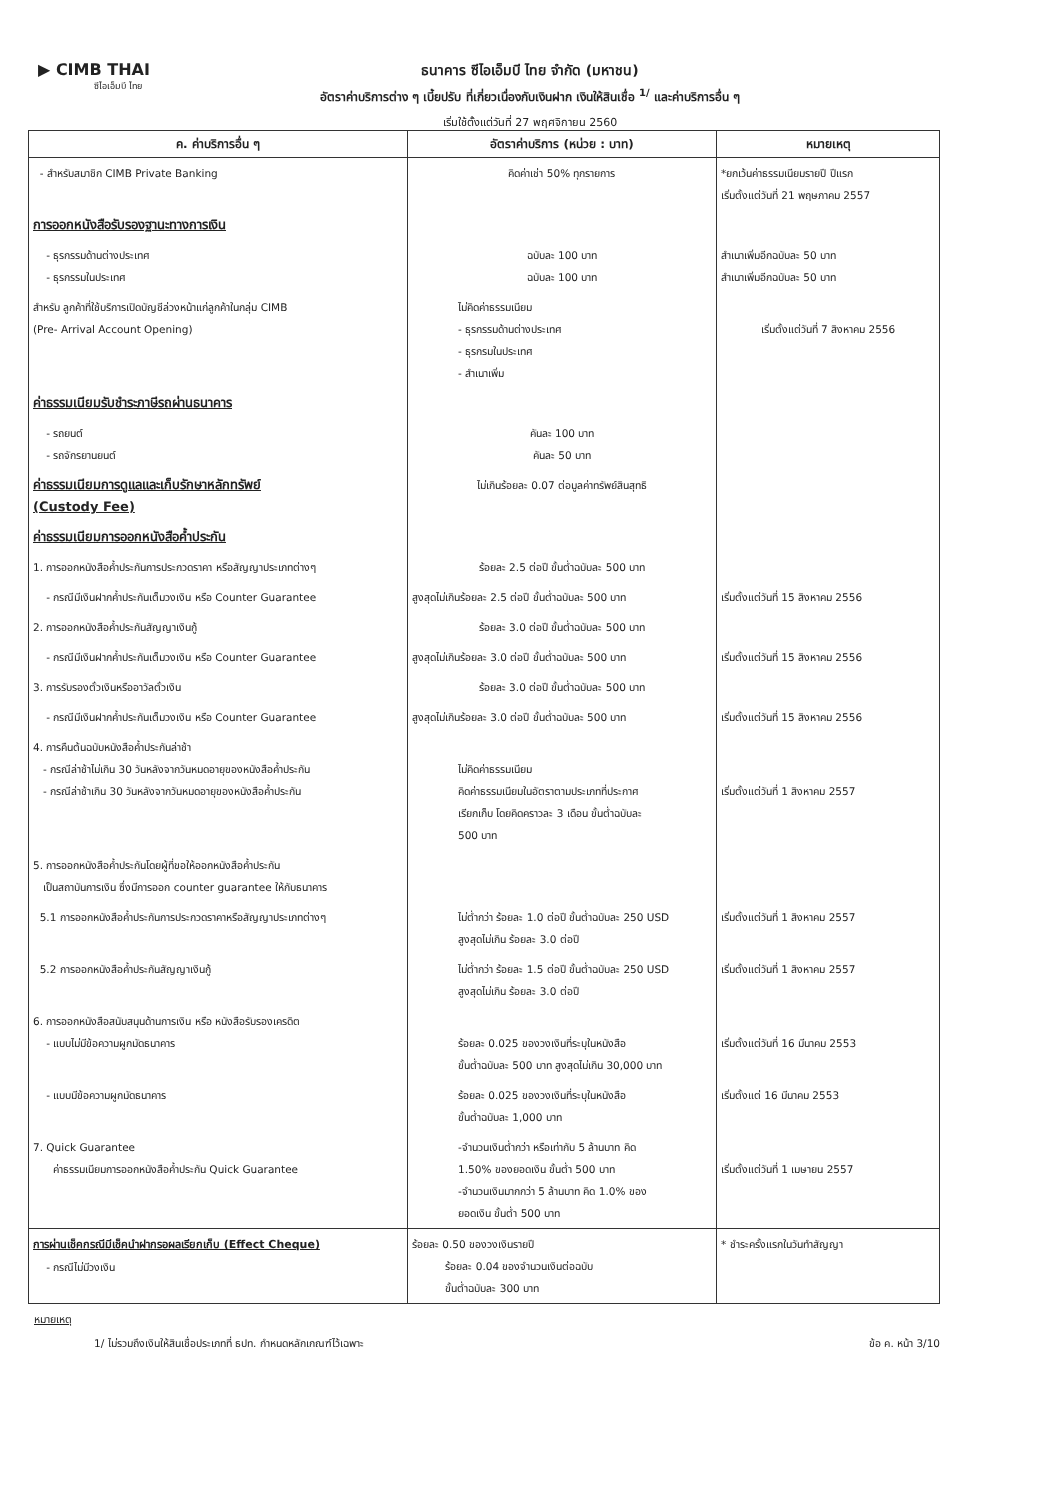▶ CIMB THAI
ซีไอเอ็มบี ไทย
ธนาคาร ซีไอเอ็มบี ไทย จำกัด (มหาชน)
อัตราค่าบริการต่าง ๆ เบี้ยปรับ ที่เกี่ยวเนื่องกับเงินฝาก เงินให้สินเชื่อ <sup>1/</sup> และค่าบริการอื่น ๆ
เริ่มใช้ตั้งแต่วันที่ 27 พฤศจิกายน 2560
| ค. ค่าบริการอื่น ๆ | อัตราค่าบริการ (หน่วย : บาท) | หมายเหตุ |
| --- | --- | --- |
| - สำหรับสมาชิก CIMB Private Banking | คิดค่าเช่า 50% ทุกรายการ | *ยกเว้นค่าธรรมเนียมรายปี ปีแรก เริ่มตั้งแต่วันที่ 21 พฤษภาคม 2557 |
| การออกหนังสือรับรองฐานะทางการเงิน | | |
| - ธุรกรรมด้านต่างประเทศ - ธุรกรรมในประเทศ | ฉบับละ 100 บาท ฉบับละ 100 บาท | สำเนาเพิ่มอีกฉบับละ 50 บาท สำเนาเพิ่มอีกฉบับละ 50 บาท |
| สำหรับ ลูกค้าที่ใช้บริการเปิดบัญชีล่วงหน้าแก่ลูกค้าในกลุ่ม CIMB (Pre- Arrival Account Opening) | ไม่คิดค่าธรรมเนียม - ธุรกรรมด้านต่างประเทศ - ธุรกรมในประเทศ - สำเนาเพิ่ม | เริ่มตั้งแต่วันที่ 7 สิงหาคม 2556 |
| ค่าธรรมเนียมรับชำระภาษีรถผ่านธนาคาร | | |
| - รถยนต์ - รถจักรยานยนต์ | คันละ 100 บาท คันละ 50 บาท | |
| ค่าธรรมเนียมการดูแลและเก็บรักษาหลักทรัพย์ (Custody Fee) | ไม่เกินร้อยละ 0.07 ต่อมูลค่าทรัพย์สินสุทธิ | |
| ค่าธรรมเนียมการออกหนังสือค้ำประกัน | | |
| 1. การออกหนังสือค้ำประกันการประกวดราคา หรือสัญญาประเภทต่างๆ | ร้อยละ 2.5 ต่อปี ขั้นต่ำฉบับละ 500 บาท | |
| - กรณีมีเงินฝากค้ำประกันเต็มวงเงิน หรือ Counter Guarantee | สูงสุดไม่เกินร้อยละ 2.5 ต่อปี ขั้นต่ำฉบับละ 500 บาท | เริ่มตั้งแต่วันที่ 15 สิงหาคม 2556 |
| 2. การออกหนังสือค้ำประกันสัญญาเงินกู้ | ร้อยละ 3.0 ต่อปี ขั้นต่ำฉบับละ 500 บาท | |
| - กรณีมีเงินฝากค้ำประกันเต็มวงเงิน หรือ Counter Guarantee | สูงสุดไม่เกินร้อยละ 3.0 ต่อปี ขั้นต่ำฉบับละ 500 บาท | เริ่มตั้งแต่วันที่ 15 สิงหาคม 2556 |
| 3. การรับรองตั๋วเงินหรืออาวัลตั๋วเงิน | ร้อยละ 3.0 ต่อปี ขั้นต่ำฉบับละ 500 บาท | |
| - กรณีมีเงินฝากค้ำประกันเต็มวงเงิน หรือ Counter Guarantee | สูงสุดไม่เกินร้อยละ 3.0 ต่อปี ขั้นต่ำฉบับละ 500 บาท | เริ่มตั้งแต่วันที่ 15 สิงหาคม 2556 |
| 4. การคืนต้นฉบับหนังสือค้ำประกันล่าช้า - กรณีล่าช้าไม่เกิน 30 วันหลังจากวันหมดอายุของหนังสือค้ำประกัน - กรณีล่าช้าเกิน 30 วันหลังจากวันหมดอายุของหนังสือค้ำประกัน | ไม่คิดค่าธรรมเนียม คิดค่าธรรมเนียมในอัตราตามประเภทที่ประกาศ เรียกเก็บ โดยคิดคราวละ 3 เดือน ขั้นต่ำฉบับละ 500 บาท | เริ่มตั้งแต่วันที่ 1 สิงหาคม 2557 |
| 5. การออกหนังสือค้ำประกันโดยผู้ที่ขอให้ออกหนังสือค้ำประกัน เป็นสถาบันการเงิน ซึ่งมีการออก counter guarantee ให้กับธนาคาร | | |
| 5.1 การออกหนังสือค้ำประกันการประกวดราคาหรือสัญญาประเภทต่างๆ | ไม่ต่ำกว่า ร้อยละ 1.0 ต่อปี ขั้นต่ำฉบับละ 250 USD สูงสุดไม่เกิน ร้อยละ 3.0 ต่อปี | เริ่มตั้งแต่วันที่ 1 สิงหาคม 2557 |
| 5.2 การออกหนังสือค้ำประกันสัญญาเงินกู้ | ไม่ต่ำกว่า ร้อยละ 1.5 ต่อปี ขั้นต่ำฉบับละ 250 USD สูงสุดไม่เกิน ร้อยละ 3.0 ต่อปี | เริ่มตั้งแต่วันที่ 1 สิงหาคม 2557 |
| 6. การออกหนังสือสนับสนุนด้านการเงิน หรือ หนังสือรับรองเครดิต - แบบไม่มีข้อความผูกมัดธนาคาร | ร้อยละ 0.025 ของวงเงินที่ระบุในหนังสือ ขั้นต่ำฉบับละ 500 บาท สูงสุดไม่เกิน 30,000 บาท | เริ่มตั้งแต่วันที่ 16 มีนาคม 2553 |
| - แบบมีข้อความผูกมัดธนาคาร | ร้อยละ 0.025 ของวงเงินที่ระบุในหนังสือ ขั้นต่ำฉบับละ 1,000 บาท | เริ่มตั้งแต่ 16 มีนาคม 2553 |
| 7. Quick Guarantee ค่าธรรมเนียมการออกหนังสือค้ำประกัน Quick Guarantee | -จำนวนเงินต่ำกว่า หรือเท่ากับ 5 ล้านบาท คิด 1.50% ของยอดเงิน ขั้นต่ำ 500 บาท -จำนวนเงินมากกว่า 5 ล้านบาท คิด 1.0% ของ ยอดเงิน ขั้นต่ำ 500 บาท | เริ่มตั้งแต่วันที่ 1 เมษายน 2557 |
| การผ่านเช็คกรณีมีเช็คนำฝากรอผลเรียกเก็บ (Effect Cheque) - กรณีไม่มีวงเงิน | ร้อยละ 0.50 ของวงเงินรายปี ร้อยละ 0.04 ของจำนวนเงินต่อฉบับ ขั้นต่ำฉบับละ 300 บาท | * ชำระครั้งแรกในวันทำสัญญา |
หมายเหตุ
1/ ไม่รวมถึงเงินให้สินเชื่อประเภทที่ ธปท. กำหนดหลักเกณฑ์ไว้เฉพาะ ข้อ ค. หน้า 3/10